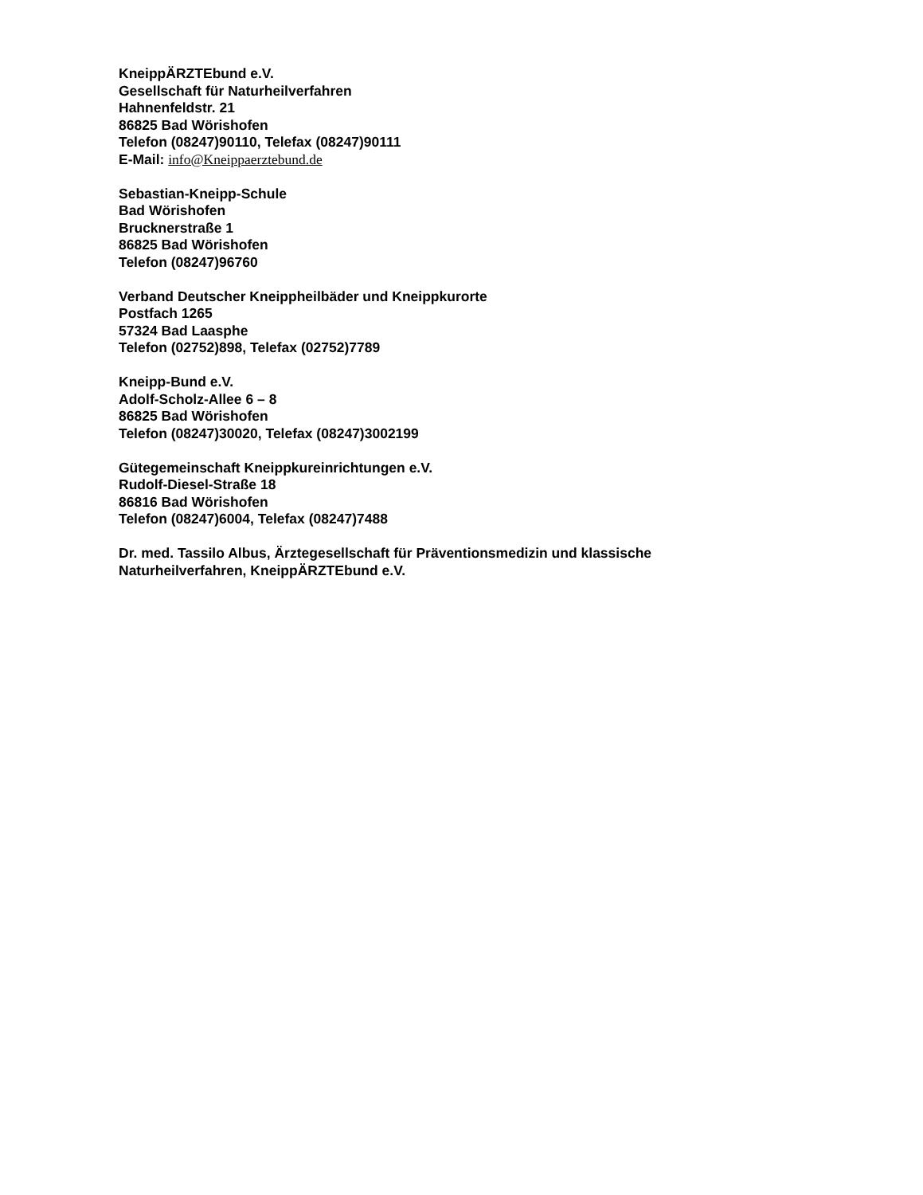KneippÄRZTEbund e.V.
Gesellschaft für Naturheilverfahren
Hahnenfeldstr. 21
86825 Bad Wörishofen
Telefon (08247)90110, Telefax (08247)90111
E-Mail: info@Kneippaerztebund.de
Sebastian-Kneipp-Schule
Bad Wörishofen
Brucknerstraße 1
86825 Bad Wörishofen
Telefon (08247)96760
Verband Deutscher Kneippheilbäder und Kneippkurorte
Postfach 1265
57324 Bad Laasphe
Telefon (02752)898, Telefax (02752)7789
Kneipp-Bund e.V.
Adolf-Scholz-Allee 6 – 8
86825 Bad Wörishofen
Telefon (08247)30020, Telefax (08247)3002199
Gütegemeinschaft Kneippkureinrichtungen e.V.
Rudolf-Diesel-Straße 18
86816 Bad Wörishofen
Telefon (08247)6004, Telefax (08247)7488
Dr. med. Tassilo Albus, Ärztegesellschaft für Präventionsmedizin und klassische
Naturheilverfahren, KneippÄRZTEbund e.V.